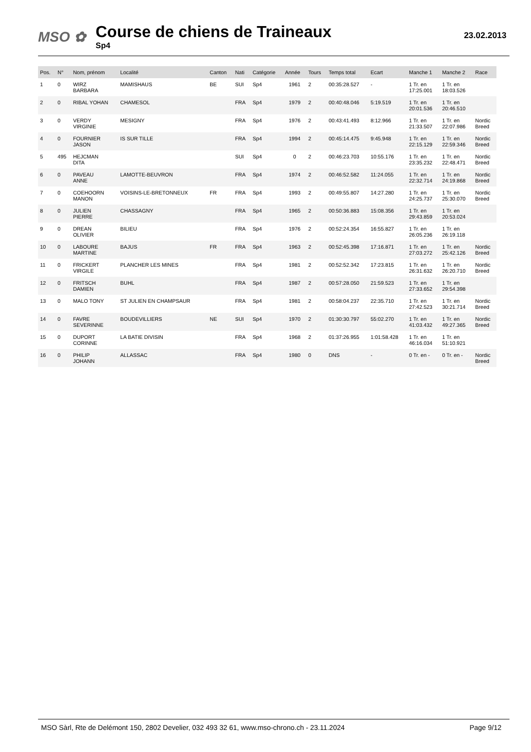MSO ✿
Course de chiens de Traineaux
Sp4
23.02.2013
| Pos. | N° | Nom, prénom | Localité | Canton | Nati | Catégorie | Année | Tours | Temps total | Ecart | Manche 1 | Manche 2 | Race |
| --- | --- | --- | --- | --- | --- | --- | --- | --- | --- | --- | --- | --- | --- |
| 1 | 0 | WIRZ BARBARA | MAMISHAUS | BE | SUI | Sp4 | 1961 | 2 | 00:35:28.527 | - | 1 Tr. en 17:25.001 | 1 Tr. en 18:03.526 | |
| 2 | 0 | RIBAL YOHAN | CHAMESOL | | FRA | Sp4 | 1979 | 2 | 00:40:48.046 | 5:19.519 | 1 Tr. en 20:01.536 | 1 Tr. en 20:46.510 | |
| 3 | 0 | VERDY VIRGINIE | MESIGNY | | FRA | Sp4 | 1976 | 2 | 00:43:41.493 | 8:12.966 | 1 Tr. en 21:33.507 | 1 Tr. en 22:07.986 | Nordic Breed |
| 4 | 0 | FOURNIER JASON | IS SUR TILLE | | FRA | Sp4 | 1994 | 2 | 00:45:14.475 | 9:45.948 | 1 Tr. en 22:15.129 | 1 Tr. en 22:59.346 | Nordic Breed |
| 5 | 495 | HEJCMAN DITA | | | SUI | Sp4 | 0 | 2 | 00:46:23.703 | 10:55.176 | 1 Tr. en 23:35.232 | 1 Tr. en 22:48.471 | Nordic Breed |
| 6 | 0 | PAVEAU ANNE | LAMOTTE-BEUVRON | | FRA | Sp4 | 1974 | 2 | 00:46:52.582 | 11:24.055 | 1 Tr. en 22:32.714 | 1 Tr. en 24:19.868 | Nordic Breed |
| 7 | 0 | COEHOORN MANON | VOISINS-LE-BRETONNEUX | FR | FRA | Sp4 | 1993 | 2 | 00:49:55.807 | 14:27.280 | 1 Tr. en 24:25.737 | 1 Tr. en 25:30.070 | Nordic Breed |
| 8 | 0 | JULIEN PIERRE | CHASSAGNY | | FRA | Sp4 | 1965 | 2 | 00:50:36.883 | 15:08.356 | 1 Tr. en 29:43.859 | 1 Tr. en 20:53.024 | |
| 9 | 0 | DREAN OLIVIER | BILIEU | | FRA | Sp4 | 1976 | 2 | 00:52:24.354 | 16:55.827 | 1 Tr. en 26:05.236 | 1 Tr. en 26:19.118 | |
| 10 | 0 | LABOURE MARTINE | BAJUS | FR | FRA | Sp4 | 1963 | 2 | 00:52:45.398 | 17:16.871 | 1 Tr. en 27:03.272 | 1 Tr. en 25:42.126 | Nordic Breed |
| 11 | 0 | FRICKERT VIRGILE | PLANCHER LES MINES | | FRA | Sp4 | 1981 | 2 | 00:52:52.342 | 17:23.815 | 1 Tr. en 26:31.632 | 1 Tr. en 26:20.710 | Nordic Breed |
| 12 | 0 | FRITSCH DAMIEN | BUHL | | FRA | Sp4 | 1987 | 2 | 00:57:28.050 | 21:59.523 | 1 Tr. en 27:33.652 | 1 Tr. en 29:54.398 | |
| 13 | 0 | MALO TONY | ST JULIEN EN CHAMPSAUR | | FRA | Sp4 | 1981 | 2 | 00:58:04.237 | 22:35.710 | 1 Tr. en 27:42.523 | 1 Tr. en 30:21.714 | Nordic Breed |
| 14 | 0 | FAVRE SEVERINNE | BOUDEVILLIERS | NE | SUI | Sp4 | 1970 | 2 | 01:30:30.797 | 55:02.270 | 1 Tr. en 41:03.432 | 1 Tr. en 49:27.365 | Nordic Breed |
| 15 | 0 | DUPORT CORINNE | LA BATIE DIVISIN | | FRA | Sp4 | 1968 | 2 | 01:37:26.955 | 1:01:58.428 | 1 Tr. en 46:16.034 | 1 Tr. en 51:10.921 | |
| 16 | 0 | PHILIP JOHANN | ALLASSAC | | FRA | Sp4 | 1980 | 0 | DNS | - | 0 Tr. en - | 0 Tr. en - | Nordic Breed |
MSO Sàrl, Rte de Delémont 150, 2802 Develier, 032 493 32 61, www.mso-chrono.ch - 23.11.2024 Page 9/12